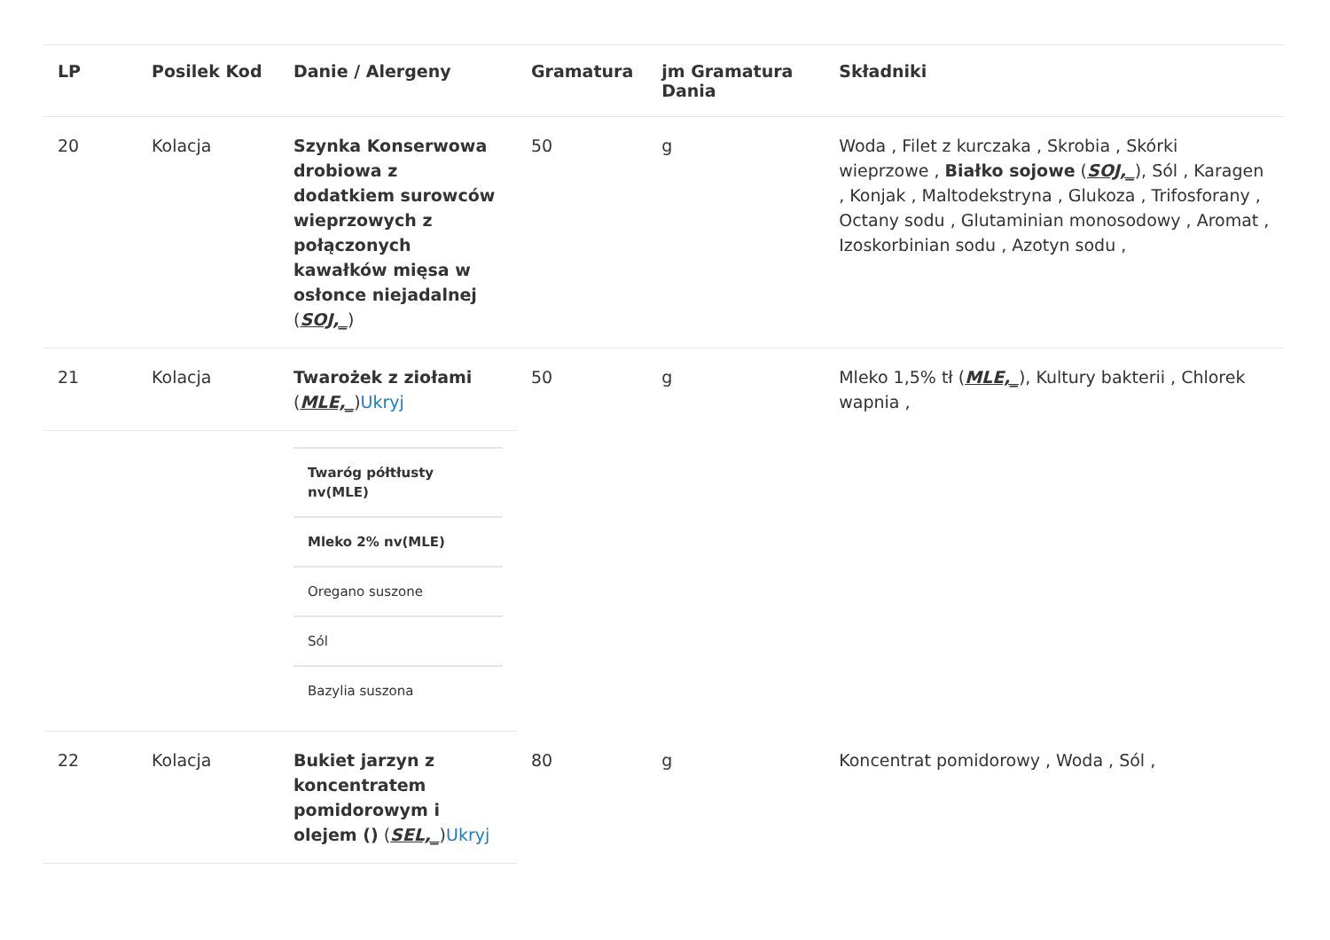| LP | Posilek Kod | Danie / Alergeny | Gramatura | jm Gramatura Dania | Składniki |
| --- | --- | --- | --- | --- | --- |
| 20 | Kolacja | Szynka Konserwowa drobiowa z dodatkiem surowców wieprzowych z połączonych kawałków mięsa w osłonce niejadalnej ( SOJ,_ ) | 50 | g | Woda , Filet z kurczaka , Skrobia , Skórki wieprzowe , Białko sojowe ( SOJ,_ ), Sól , Karagen , Konjak , Maltodekstryna , Glukoza , Trifosforany , Octany sodu , Glutaminian monosodowy , Aromat , Izoskorbinian sodu , Azotyn sodu , |
| 21 | Kolacja | Twarożek z ziołami ( MLE,_ ) Ukryj | 50 | g | Mleko 1,5% tł ( MLE,_ ), Kultury bakterii , Chlorek wapnia , |
| | | / Twaróg półtłusty nv(MLE) / / Mleko 2% nv(MLE) / / Oregano suszone / / Sól / / Bazylia suszona / | | | |
| 22 | Kolacja | Bukiet jarzyn z koncentratem pomidorowym i olejem () ( SEL,_ ) Ukryj | 80 | g | Koncentrat pomidorowy , Woda , Sól , |